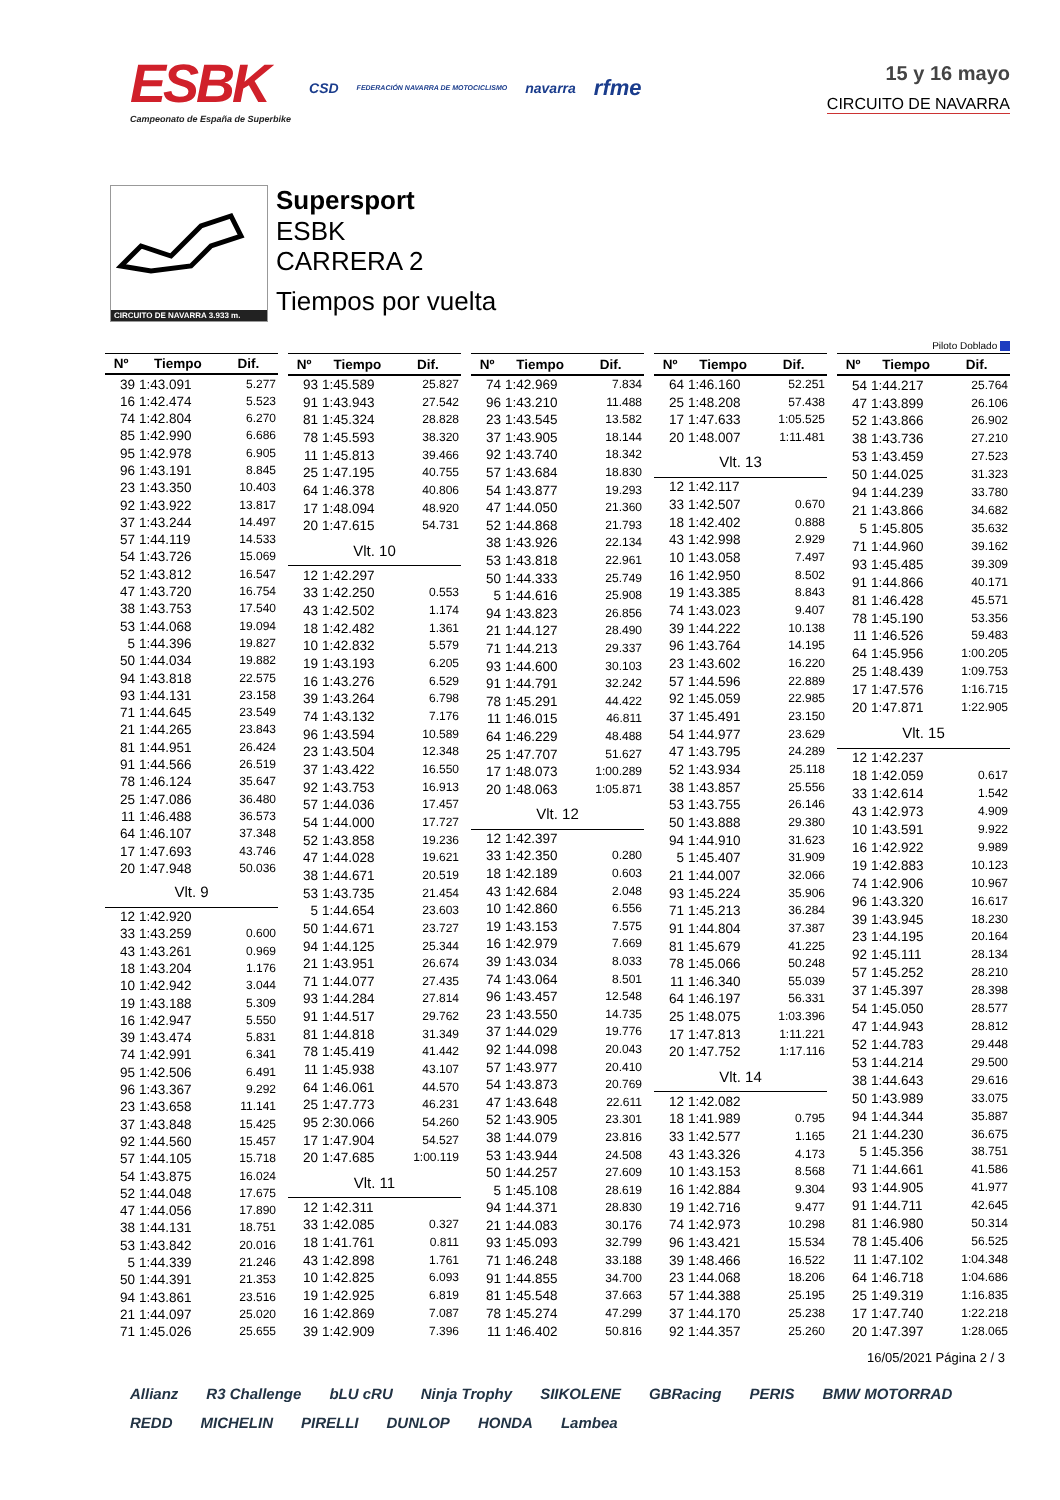ESBK
Campeonato de España de Superbike
CSD
FEDERACIÓN NAVARRA DE MOTOCICLISMO
navarra
rfme
15 y 16 mayo
CIRCUITO DE NAVARRA
CIRCUITO DE NAVARRA 3.933 m.
Supersport
ESBK
CARRERA 2
Tiempos por vuelta
Piloto Doblado
| Nº | Tiempo | Dif. |
| --- | --- | --- |
| 39 | 1:43.091 | 5.277 |
| 16 | 1:42.474 | 5.523 |
| 74 | 1:42.804 | 6.270 |
| 85 | 1:42.990 | 6.686 |
| 95 | 1:42.978 | 6.905 |
| 96 | 1:43.191 | 8.845 |
| 23 | 1:43.350 | 10.403 |
| 92 | 1:43.922 | 13.817 |
| 37 | 1:43.244 | 14.497 |
| 57 | 1:44.119 | 14.533 |
| 54 | 1:43.726 | 15.069 |
| 52 | 1:43.812 | 16.547 |
| 47 | 1:43.720 | 16.754 |
| 38 | 1:43.753 | 17.540 |
| 53 | 1:44.068 | 19.094 |
| 5 | 1:44.396 | 19.827 |
| 50 | 1:44.034 | 19.882 |
| 94 | 1:43.818 | 22.575 |
| 93 | 1:44.131 | 23.158 |
| 71 | 1:44.645 | 23.549 |
| 21 | 1:44.265 | 23.843 |
| 81 | 1:44.951 | 26.424 |
| 91 | 1:44.566 | 26.519 |
| 78 | 1:46.124 | 35.647 |
| 25 | 1:47.086 | 36.480 |
| 11 | 1:46.488 | 36.573 |
| 64 | 1:46.107 | 37.348 |
| 17 | 1:47.693 | 43.746 |
| 20 | 1:47.948 | 50.036 |
| Vlt. 9 | | |
| 12 | 1:42.920 | |
| 33 | 1:43.259 | 0.600 |
| 43 | 1:43.261 | 0.969 |
| 18 | 1:43.204 | 1.176 |
| 10 | 1:42.942 | 3.044 |
| 19 | 1:43.188 | 5.309 |
| 16 | 1:42.947 | 5.550 |
| 39 | 1:43.474 | 5.831 |
| 74 | 1:42.991 | 6.341 |
| 95 | 1:42.506 | 6.491 |
| 96 | 1:43.367 | 9.292 |
| 23 | 1:43.658 | 11.141 |
| 37 | 1:43.848 | 15.425 |
| 92 | 1:44.560 | 15.457 |
| 57 | 1:44.105 | 15.718 |
| 54 | 1:43.875 | 16.024 |
| 52 | 1:44.048 | 17.675 |
| 47 | 1:44.056 | 17.890 |
| 38 | 1:44.131 | 18.751 |
| 53 | 1:43.842 | 20.016 |
| 5 | 1:44.339 | 21.246 |
| 50 | 1:44.391 | 21.353 |
| 94 | 1:43.861 | 23.516 |
| 21 | 1:44.097 | 25.020 |
| 71 | 1:45.026 | 25.655 |
| Nº | Tiempo | Dif. |
| --- | --- | --- |
| 93 | 1:45.589 | 25.827 |
| 91 | 1:43.943 | 27.542 |
| 81 | 1:45.324 | 28.828 |
| 78 | 1:45.593 | 38.320 |
| 11 | 1:45.813 | 39.466 |
| 25 | 1:47.195 | 40.755 |
| 64 | 1:46.378 | 40.806 |
| 17 | 1:48.094 | 48.920 |
| 20 | 1:47.615 | 54.731 |
| Vlt. 10 | | |
| 12 | 1:42.297 | |
| 33 | 1:42.250 | 0.553 |
| 43 | 1:42.502 | 1.174 |
| 18 | 1:42.482 | 1.361 |
| 10 | 1:42.832 | 5.579 |
| 19 | 1:43.193 | 6.205 |
| 16 | 1:43.276 | 6.529 |
| 39 | 1:43.264 | 6.798 |
| 74 | 1:43.132 | 7.176 |
| 96 | 1:43.594 | 10.589 |
| 23 | 1:43.504 | 12.348 |
| 37 | 1:43.422 | 16.550 |
| 92 | 1:43.753 | 16.913 |
| 57 | 1:44.036 | 17.457 |
| 54 | 1:44.000 | 17.727 |
| 52 | 1:43.858 | 19.236 |
| 47 | 1:44.028 | 19.621 |
| 38 | 1:44.671 | 20.519 |
| 53 | 1:43.735 | 21.454 |
| 5 | 1:44.654 | 23.603 |
| 50 | 1:44.671 | 23.727 |
| 94 | 1:44.125 | 25.344 |
| 21 | 1:43.951 | 26.674 |
| 71 | 1:44.077 | 27.435 |
| 93 | 1:44.284 | 27.814 |
| 91 | 1:44.517 | 29.762 |
| 81 | 1:44.818 | 31.349 |
| 78 | 1:45.419 | 41.442 |
| 11 | 1:45.938 | 43.107 |
| 64 | 1:46.061 | 44.570 |
| 25 | 1:47.773 | 46.231 |
| 95 | 2:30.066 | 54.260 |
| 17 | 1:47.904 | 54.527 |
| 20 | 1:47.685 | 1:00.119 |
| Vlt. 11 | | |
| 12 | 1:42.311 | |
| 33 | 1:42.085 | 0.327 |
| 18 | 1:41.761 | 0.811 |
| 43 | 1:42.898 | 1.761 |
| 10 | 1:42.825 | 6.093 |
| 19 | 1:42.925 | 6.819 |
| 16 | 1:42.869 | 7.087 |
| 39 | 1:42.909 | 7.396 |
| Nº | Tiempo | Dif. |
| --- | --- | --- |
| 74 | 1:42.969 | 7.834 |
| 96 | 1:43.210 | 11.488 |
| 23 | 1:43.545 | 13.582 |
| 37 | 1:43.905 | 18.144 |
| 92 | 1:43.740 | 18.342 |
| 57 | 1:43.684 | 18.830 |
| 54 | 1:43.877 | 19.293 |
| 47 | 1:44.050 | 21.360 |
| 52 | 1:44.868 | 21.793 |
| 38 | 1:43.926 | 22.134 |
| 53 | 1:43.818 | 22.961 |
| 50 | 1:44.333 | 25.749 |
| 5 | 1:44.616 | 25.908 |
| 94 | 1:43.823 | 26.856 |
| 21 | 1:44.127 | 28.490 |
| 71 | 1:44.213 | 29.337 |
| 93 | 1:44.600 | 30.103 |
| 91 | 1:44.791 | 32.242 |
| 78 | 1:45.291 | 44.422 |
| 11 | 1:46.015 | 46.811 |
| 64 | 1:46.229 | 48.488 |
| 25 | 1:47.707 | 51.627 |
| 17 | 1:48.073 | 1:00.289 |
| 20 | 1:48.063 | 1:05.871 |
| Vlt. 12 | | |
| 12 | 1:42.397 | |
| 33 | 1:42.350 | 0.280 |
| 18 | 1:42.189 | 0.603 |
| 43 | 1:42.684 | 2.048 |
| 10 | 1:42.860 | 6.556 |
| 19 | 1:43.153 | 7.575 |
| 16 | 1:42.979 | 7.669 |
| 39 | 1:43.034 | 8.033 |
| 74 | 1:43.064 | 8.501 |
| 96 | 1:43.457 | 12.548 |
| 23 | 1:43.550 | 14.735 |
| 37 | 1:44.029 | 19.776 |
| 92 | 1:44.098 | 20.043 |
| 57 | 1:43.977 | 20.410 |
| 54 | 1:43.873 | 20.769 |
| 47 | 1:43.648 | 22.611 |
| 52 | 1:43.905 | 23.301 |
| 38 | 1:44.079 | 23.816 |
| 53 | 1:43.944 | 24.508 |
| 50 | 1:44.257 | 27.609 |
| 5 | 1:45.108 | 28.619 |
| 94 | 1:44.371 | 28.830 |
| 21 | 1:44.083 | 30.176 |
| 93 | 1:45.093 | 32.799 |
| 71 | 1:46.248 | 33.188 |
| 91 | 1:44.855 | 34.700 |
| 81 | 1:45.548 | 37.663 |
| 78 | 1:45.274 | 47.299 |
| 11 | 1:46.402 | 50.816 |
| Nº | Tiempo | Dif. |
| --- | --- | --- |
| 64 | 1:46.160 | 52.251 |
| 25 | 1:48.208 | 57.438 |
| 17 | 1:47.633 | 1:05.525 |
| 20 | 1:48.007 | 1:11.481 |
| Vlt. 13 | | |
| 12 | 1:42.117 | |
| 33 | 1:42.507 | 0.670 |
| 18 | 1:42.402 | 0.888 |
| 43 | 1:42.998 | 2.929 |
| 10 | 1:43.058 | 7.497 |
| 16 | 1:42.950 | 8.502 |
| 19 | 1:43.385 | 8.843 |
| 74 | 1:43.023 | 9.407 |
| 39 | 1:44.222 | 10.138 |
| 96 | 1:43.764 | 14.195 |
| 23 | 1:43.602 | 16.220 |
| 57 | 1:44.596 | 22.889 |
| 92 | 1:45.059 | 22.985 |
| 37 | 1:45.491 | 23.150 |
| 54 | 1:44.977 | 23.629 |
| 47 | 1:43.795 | 24.289 |
| 52 | 1:43.934 | 25.118 |
| 38 | 1:43.857 | 25.556 |
| 53 | 1:43.755 | 26.146 |
| 50 | 1:43.888 | 29.380 |
| 94 | 1:44.910 | 31.623 |
| 5 | 1:45.407 | 31.909 |
| 21 | 1:44.007 | 32.066 |
| 93 | 1:45.224 | 35.906 |
| 71 | 1:45.213 | 36.284 |
| 91 | 1:44.804 | 37.387 |
| 81 | 1:45.679 | 41.225 |
| 78 | 1:45.066 | 50.248 |
| 11 | 1:46.340 | 55.039 |
| 64 | 1:46.197 | 56.331 |
| 25 | 1:48.075 | 1:03.396 |
| 17 | 1:47.813 | 1:11.221 |
| 20 | 1:47.752 | 1:17.116 |
| Vlt. 14 | | |
| 12 | 1:42.082 | |
| 18 | 1:41.989 | 0.795 |
| 33 | 1:42.577 | 1.165 |
| 43 | 1:43.326 | 4.173 |
| 10 | 1:43.153 | 8.568 |
| 16 | 1:42.884 | 9.304 |
| 19 | 1:42.716 | 9.477 |
| 74 | 1:42.973 | 10.298 |
| 96 | 1:43.421 | 15.534 |
| 39 | 1:48.466 | 16.522 |
| 23 | 1:44.068 | 18.206 |
| 57 | 1:44.388 | 25.195 |
| 37 | 1:44.170 | 25.238 |
| 92 | 1:44.357 | 25.260 |
| Nº | Tiempo | Dif. |
| --- | --- | --- |
| 54 | 1:44.217 | 25.764 |
| 47 | 1:43.899 | 26.106 |
| 52 | 1:43.866 | 26.902 |
| 38 | 1:43.736 | 27.210 |
| 53 | 1:43.459 | 27.523 |
| 50 | 1:44.025 | 31.323 |
| 94 | 1:44.239 | 33.780 |
| 21 | 1:43.866 | 34.682 |
| 5 | 1:45.805 | 35.632 |
| 71 | 1:44.960 | 39.162 |
| 93 | 1:45.485 | 39.309 |
| 91 | 1:44.866 | 40.171 |
| 81 | 1:46.428 | 45.571 |
| 78 | 1:45.190 | 53.356 |
| 11 | 1:46.526 | 59.483 |
| 64 | 1:45.956 | 1:00.205 |
| 25 | 1:48.439 | 1:09.753 |
| 17 | 1:47.576 | 1:16.715 |
| 20 | 1:47.871 | 1:22.905 |
| Vlt. 15 | | |
| 12 | 1:42.237 | |
| 18 | 1:42.059 | 0.617 |
| 33 | 1:42.614 | 1.542 |
| 43 | 1:42.973 | 4.909 |
| 10 | 1:43.591 | 9.922 |
| 16 | 1:42.922 | 9.989 |
| 19 | 1:42.883 | 10.123 |
| 74 | 1:42.906 | 10.967 |
| 96 | 1:43.320 | 16.617 |
| 39 | 1:43.945 | 18.230 |
| 23 | 1:44.195 | 20.164 |
| 92 | 1:45.111 | 28.134 |
| 57 | 1:45.252 | 28.210 |
| 37 | 1:45.397 | 28.398 |
| 54 | 1:45.050 | 28.577 |
| 47 | 1:44.943 | 28.812 |
| 52 | 1:44.783 | 29.448 |
| 53 | 1:44.214 | 29.500 |
| 38 | 1:44.643 | 29.616 |
| 50 | 1:43.989 | 33.075 |
| 94 | 1:44.344 | 35.887 |
| 21 | 1:44.230 | 36.675 |
| 5 | 1:45.356 | 38.751 |
| 71 | 1:44.661 | 41.586 |
| 93 | 1:44.905 | 41.977 |
| 91 | 1:44.711 | 42.645 |
| 81 | 1:46.980 | 50.314 |
| 78 | 1:45.406 | 56.525 |
| 11 | 1:47.102 | 1:04.348 |
| 64 | 1:46.718 | 1:04.686 |
| 25 | 1:49.319 | 1:16.835 |
| 17 | 1:47.740 | 1:22.218 |
| 20 | 1:47.397 | 1:28.065 |
16/05/2021 Página 2 / 3
Allianz R3 Challenge bLU cRU Ninja Trophy SIIKOLENE GBRacing PERIS BMW MOTORRAD REDD MICHELIN PIRELLI DUNLOP HONDA Lambea